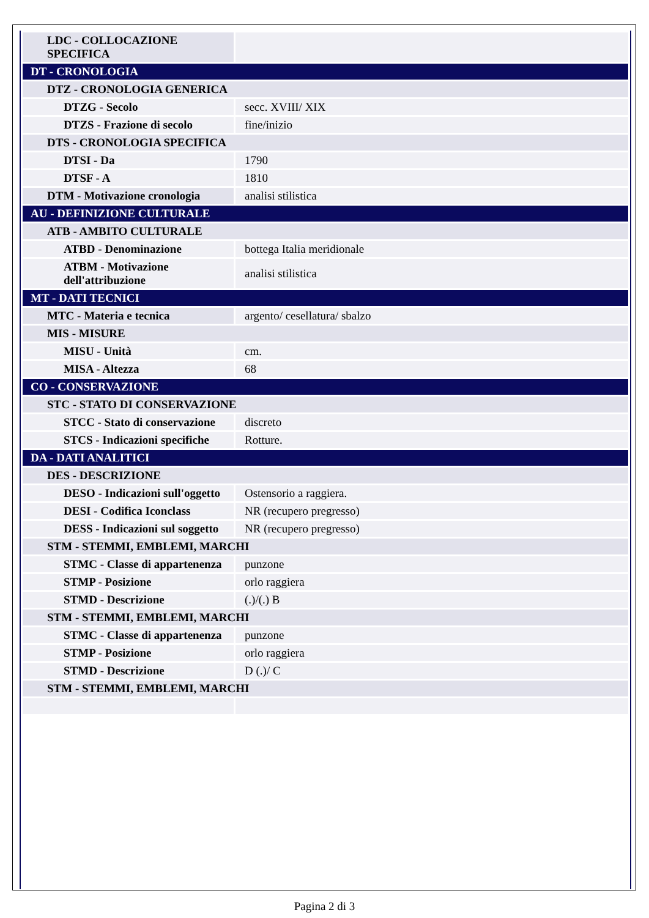| LDC - COLLOCAZIONE SPECIFICA | |
| DT - CRONOLOGIA | |
| DTZ - CRONOLOGIA GENERICA | |
| DTZG - Secolo | secc. XVIII/ XIX |
| DTZS - Frazione di secolo | fine/inizio |
| DTS - CRONOLOGIA SPECIFICA | |
| DTSI - Da | 1790 |
| DTSF - A | 1810 |
| DTM - Motivazione cronologia | analisi stilistica |
| AU - DEFINIZIONE CULTURALE | |
| ATB - AMBITO CULTURALE | |
| ATBD - Denominazione | bottega Italia meridionale |
| ATBM - Motivazione dell'attribuzione | analisi stilistica |
| MT - DATI TECNICI | |
| MTC - Materia e tecnica | argento/ cesellatura/ sbalzo |
| MIS - MISURE | |
| MISU - Unità | cm. |
| MISA - Altezza | 68 |
| CO - CONSERVAZIONE | |
| STC - STATO DI CONSERVAZIONE | |
| STCC - Stato di conservazione | discreto |
| STCS - Indicazioni specifiche | Rotture. |
| DA - DATI ANALITICI | |
| DES - DESCRIZIONE | |
| DESO - Indicazioni sull'oggetto | Ostensorio a raggiera. |
| DESI - Codifica Iconclass | NR (recupero pregresso) |
| DESS - Indicazioni sul soggetto | NR (recupero pregresso) |
| STM - STEMMI, EMBLEMI, MARCHI | |
| STMC - Classe di appartenenza | punzone |
| STMP - Posizione | orlo raggiera |
| STMD - Descrizione | (.)/(.) B |
| STM - STEMMI, EMBLEMI, MARCHI | |
| STMC - Classe di appartenenza | punzone |
| STMP - Posizione | orlo raggiera |
| STMD - Descrizione | D (.)/ C |
| STM - STEMMI, EMBLEMI, MARCHI | |
Pagina 2 di 3